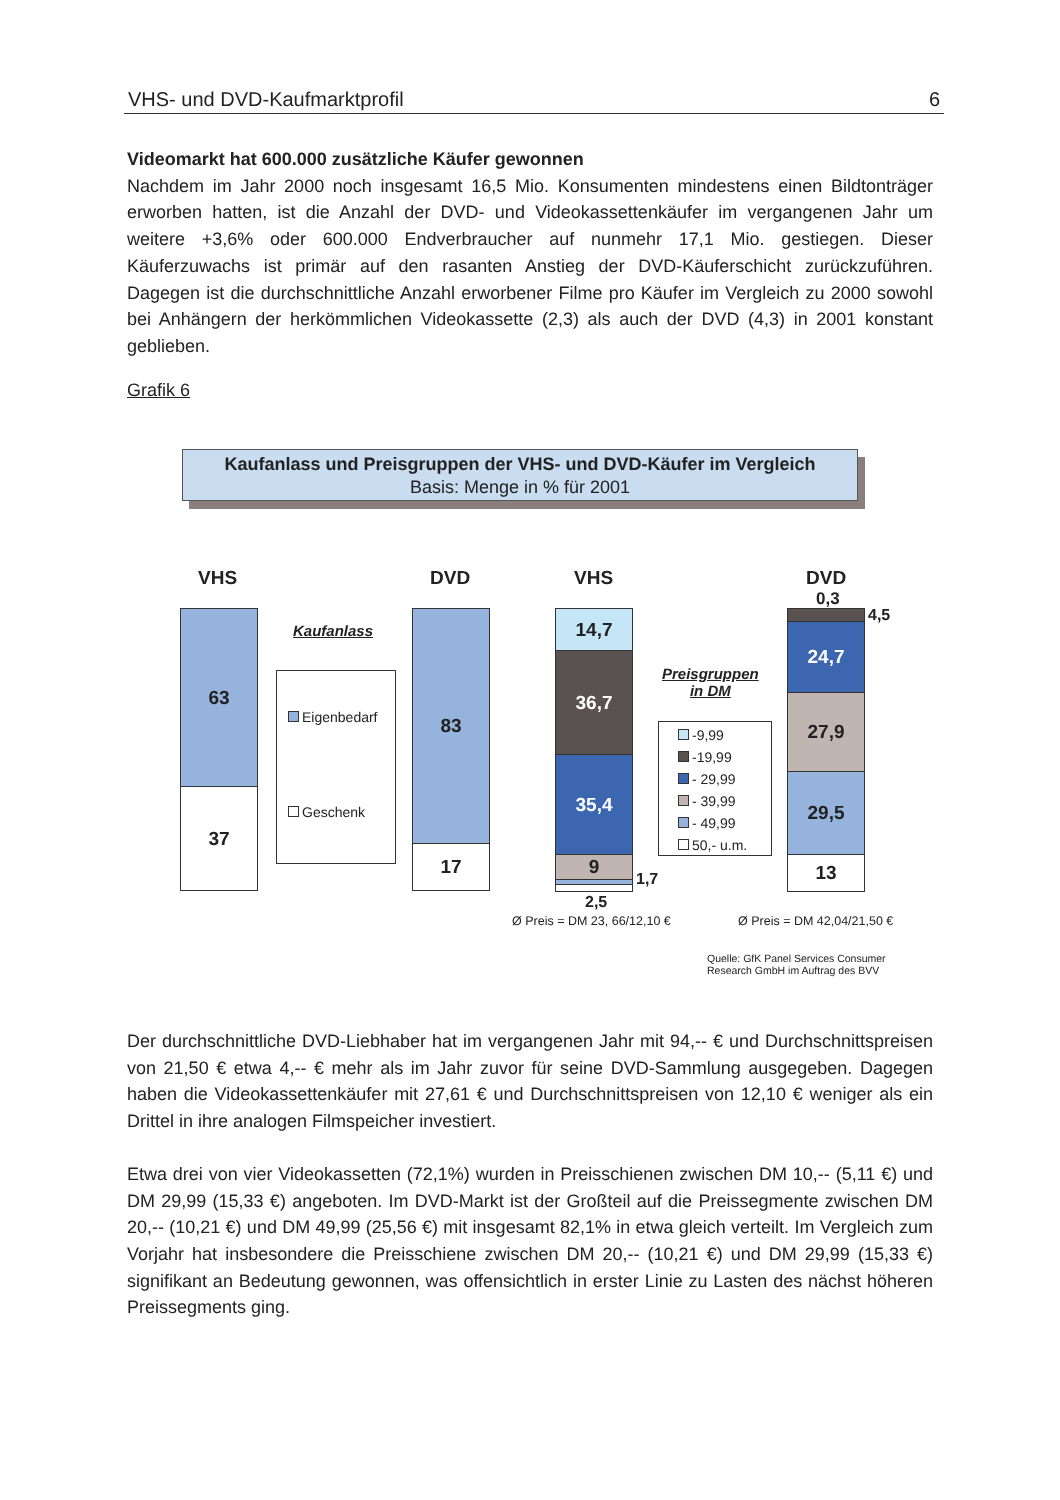VHS- und DVD-Kaufmarktprofil 6
Videomarkt hat 600.000 zusätzliche Käufer gewonnen
Nachdem im Jahr 2000 noch insgesamt 16,5 Mio. Konsumenten mindestens einen Bildtonträger erworben hatten, ist die Anzahl der DVD- und Videokassettenkäufer im vergangenen Jahr um weitere +3,6% oder 600.000 Endverbraucher auf nunmehr 17,1 Mio. gestiegen. Dieser Käuferzuwachs ist primär auf den rasanten Anstieg der DVD-Käuferschicht zurückzuführen. Dagegen ist die durchschnittliche Anzahl erworbener Filme pro Käufer im Vergleich zu 2000 sowohl bei Anhängern der herkömmlichen Videokassette (2,3) als auch der DVD (4,3) in 2001 konstant geblieben.
Grafik 6
Kaufanlass und Preisgruppen der VHS- und DVD-Käufer im Vergleich
Basis: Menge in % für 2001
VHS DVD VHS DVD
63
37
Kaufanlass
Eigenbedarf
Geschenk
83
17
14,7
36,7
35,4
9
1,7
2,5
Preisgruppen
in DM
-9,99
-19,99
- 29,99
- 39,99
- 49,99
50,- u.m.
0,3
4,5
24,7
27,9
29,5
13
Ø Preis = DM 23, 66/12,10 € Ø Preis = DM 42,04/21,50 €
Quelle: GfK Panel Services Consumer
Research GmbH im Auftrag des BVV
Der durchschnittliche DVD-Liebhaber hat im vergangenen Jahr mit 94,-- € und Durchschnittspreisen von 21,50 € etwa 4,-- € mehr als im Jahr zuvor für seine DVD-Sammlung ausgegeben. Dagegen haben die Videokassettenkäufer mit 27,61 € und Durchschnittspreisen von 12,10 € weniger als ein Drittel in ihre analogen Filmspeicher investiert.
Etwa drei von vier Videokassetten (72,1%) wurden in Preisschienen zwischen DM 10,-- (5,11 €) und DM 29,99 (15,33 €) angeboten. Im DVD-Markt ist der Großteil auf die Preissegmente zwischen DM 20,-- (10,21 €) und DM 49,99 (25,56 €) mit insgesamt 82,1% in etwa gleich verteilt. Im Vergleich zum Vorjahr hat insbesondere die Preisschiene zwischen DM 20,-- (10,21 €) und DM 29,99 (15,33 €) signifikant an Bedeutung gewonnen, was offensichtlich in erster Linie zu Lasten des nächst höheren Preissegments ging.